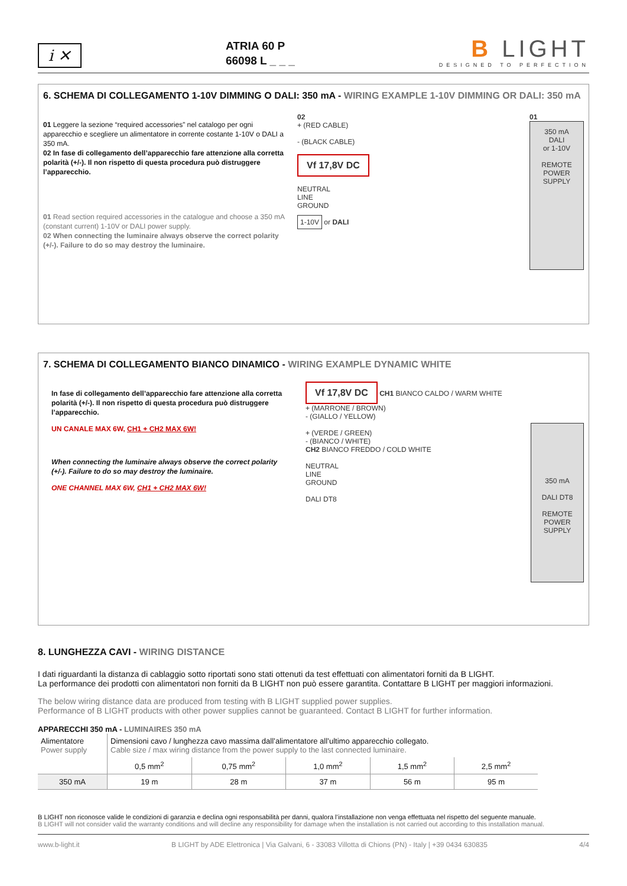i ✕
ATRIA 60 P
66098 L _ _ _
B LIGHT
DESIGNED TO PERFECTION
6. SCHEMA DI COLLEGAMENTO 1-10V DIMMING O DALI: 350 mA - WIRING EXAMPLE 1-10V DIMMING OR DALI: 350 mA
01 Leggere la sezione “required accessories” nel catalogo per ogni apparecchio e scegliere un alimentatore in corrente costante 1-10V o DALI a 350 mA.
02 In fase di collegamento dell’apparecchio fare attenzione alla corretta polarità (+/-). Il non rispetto di questa procedura può distruggere l’apparecchio.
01 Read section required accessories in the catalogue and choose a 350 mA (constant current) 1-10V or DALI power supply.
02 When connecting the luminaire always observe the correct polarity (+/-). Failure to do so may destroy the luminaire.
02
+ (RED CABLE)
- (BLACK CABLE)
Vf 17,8V DC
NEUTRAL
LINE
GROUND
1-10V or DALI
01
350 mA
DALI
or 1-10V
REMOTE
POWER
SUPPLY
7. SCHEMA DI COLLEGAMENTO BIANCO DINAMICO - WIRING EXAMPLE DYNAMIC WHITE
In fase di collegamento dell’apparecchio fare attenzione alla corretta polarità (+/-). Il non rispetto di questa procedura può distruggere l’apparecchio.
UN CANALE MAX 6W, CH1 + CH2 MAX 6W!
When connecting the luminaire always observe the correct polarity (+/-). Failure to do so may destroy the luminaire.
ONE CHANNEL MAX 6W, CH1 + CH2 MAX 6W!
Vf 17,8V DC CH1 BIANCO CALDO / WARM WHITE
+ (MARRONE / BROWN)
- (GIALLO / YELLOW)
+ (VERDE / GREEN)
- (BIANCO / WHITE)
CH2 BIANCO FREDDO / COLD WHITE
NEUTRAL
LINE
GROUND
DALI DT8
350 mA
DALI DT8
REMOTE
POWER
SUPPLY
8. LUNGHEZZA CAVI - WIRING DISTANCE
I dati riguardanti la distanza di cablaggio sotto riportati sono stati ottenuti da test effettuati con alimentatori forniti da B LIGHT.
La performance dei prodotti con alimentatori non forniti da B LIGHT non può essere garantita. Contattare B LIGHT per maggiori informazioni.
The below wiring distance data are produced from testing with B LIGHT supplied power supplies.
Performance of B LIGHT products with other power supplies cannot be guaranteed. Contact B LIGHT for further information.
APPARECCHI 350 mA - LUMINAIRES 350 mA
| Alimentatore Power supply | Dimensioni cavo / lunghezza cavo massima dall’alimentatore all’ultimo apparecchio collegato. Cable size / max wiring distance from the power supply to the last connected luminaire. | | | | |
| | 0,5 mm<sup>2</sup> | 0,75 mm<sup>2</sup> | 1,0 mm<sup>2</sup> | 1,5 mm<sup>2</sup> | 2,5 mm<sup>2</sup> |
| 350 mA | 19 m | 28 m | 37 m | 56 m | 95 m |
B LIGHT non riconosce valide le condizioni di garanzia e declina ogni responsabilità per danni, qualora l’installazione non venga effettuata nel rispetto del seguente manuale.
B LIGHT will not consider valid the warranty conditions and will decline any responsibility for damage when the installation is not carried out according to this installation manual.
www.b-light.it B LIGHT by ADE Elettronica | Via Galvani, 6 - 33083 Villotta di Chions (PN) - Italy | +39 0434 630835 4/4